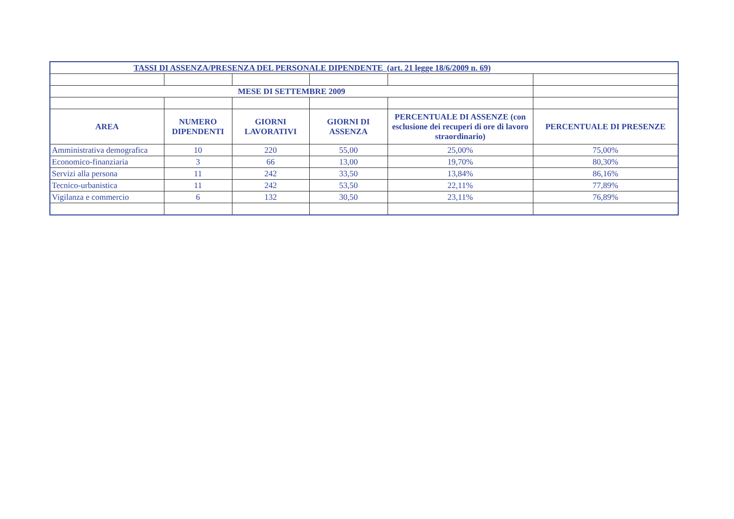| TASSI DI ASSENZA/PRESENZA DEL PERSONALE DIPENDENTE (art. 21 legge 18/6/2009 n. 69) | | | | | |
| MESE DI SETTEMBRE 2009 | | | | | |
| AREA | NUMERO DIPENDENTI | GIORNI LAVORATIVI | GIORNI DI ASSENZA | PERCENTUALE DI ASSENZE (con esclusione dei recuperi di ore di lavoro straordinario) | PERCENTUALE DI PRESENZE |
| Amministrativa demografica | 10 | 220 | 55,00 | 25,00% | 75,00% |
| Economico-finanziaria | 3 | 66 | 13,00 | 19,70% | 80,30% |
| Servizi alla persona | 11 | 242 | 33,50 | 13,84% | 86,16% |
| Tecnico-urbanistica | 11 | 242 | 53,50 | 22,11% | 77,89% |
| Vigilanza e commercio | 6 | 132 | 30,50 | 23,11% | 76,89% |